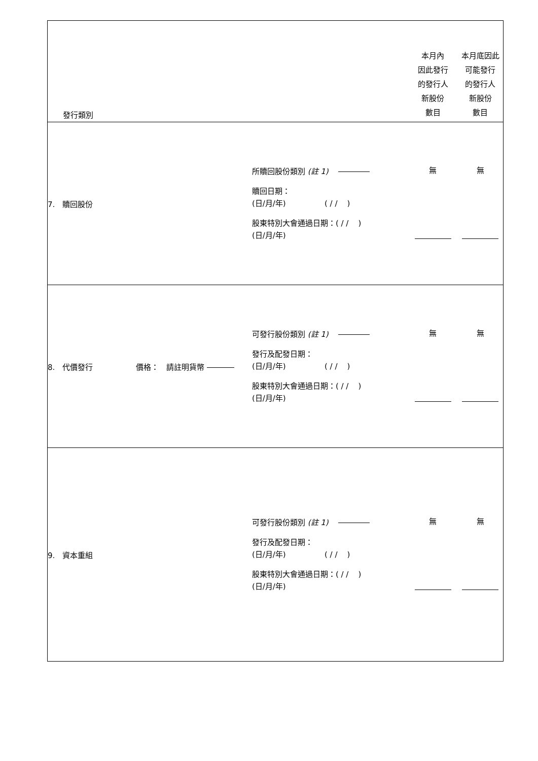| 發行類別 | | 本月內 因此發行 的發行人 新股份 數目 | 本月底因此 可能發行 的發行人 新股份 數目 |
| 7. 贖回股份 | 所贖回股份類別 (註 1) 贖回日期： (日/月/年) ( / / ) 股東特別大會通過日期：( / / ) (日/月/年) | 無 | 無 |
| 8. 代價發行 價格： 請註明貨幣 | 可發行股份類別 (註 1) 發行及配發日期： (日/月/年) ( / / ) 股東特別大會通過日期：( / / ) (日/月/年) | 無 | 無 |
| 9. 資本重組 | 可發行股份類別 (註 1) 發行及配發日期： (日/月/年) ( / / ) 股東特別大會通過日期：( / / ) (日/月/年) | 無 | 無 |